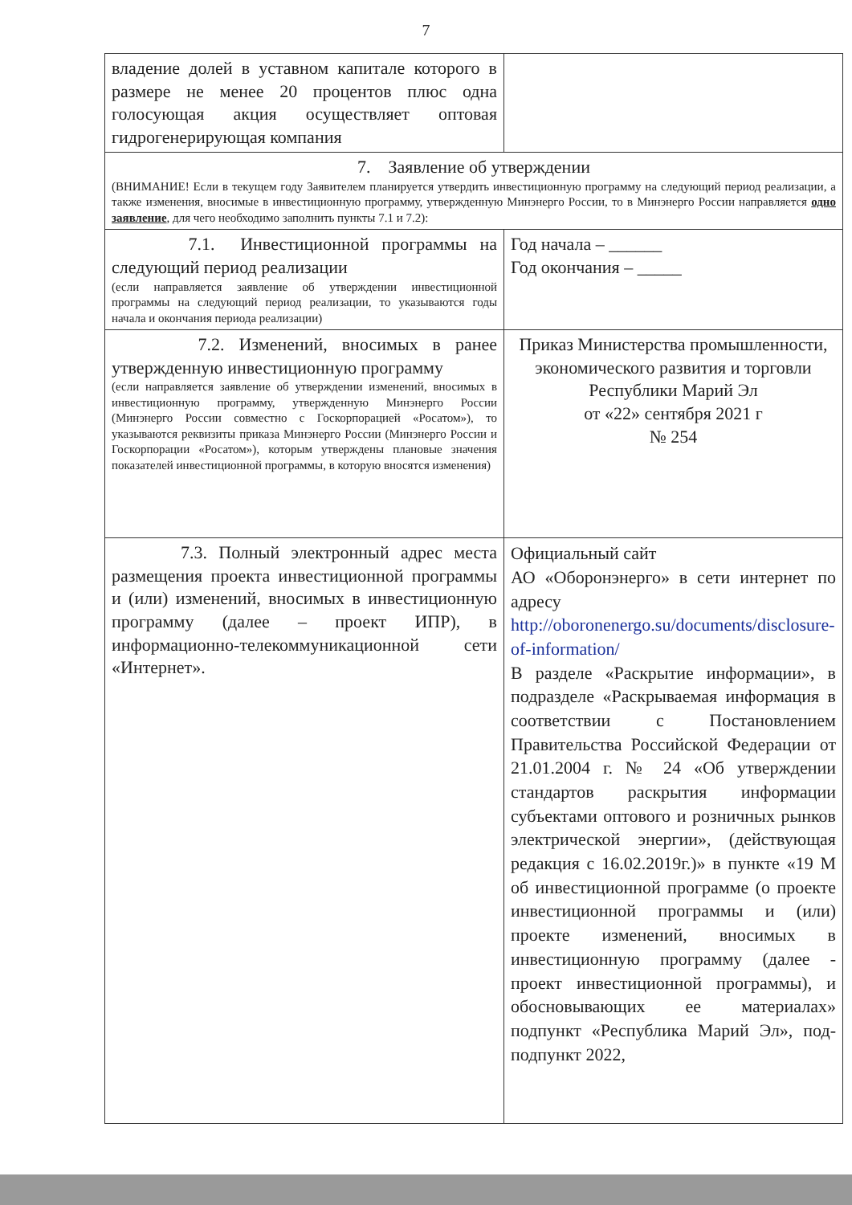7
| владение долей в уставном капитале которого в размере не менее 20 процентов плюс одна голосующая акция осуществляет оптовая гидрогенерирующая компания | |
| 7. Заявление об утверждении (ВНИМАНИЕ! Если в текущем году Заявителем планируется утвердить инвестиционную программу на следующий период реализации, а также изменения, вносимые в инвестиционную программу, утвержденную Минэнерго России, то в Минэнерго России направляется одно заявление , для чего необходимо заполнить пункты 7.1 и 7.2): | |
| 7.1. Инвестиционной программы на следующий период реализации (если направляется заявление об утверждении инвестиционной программы на следующий период реализации, то указываются годы начала и окончания периода реализации) | Год начала – ______ Год окончания – _____ |
| 7.2. Изменений, вносимых в ранее утвержденную инвестиционную программу (если направляется заявление об утверждении изменений, вносимых в инвестиционную программу, утвержденную Минэнерго России (Минэнерго России совместно с Госкорпорацией «Росатом»), то указываются реквизиты приказа Минэнерго России (Минэнерго России и Госкорпорации «Росатом»), которым утверждены плановые значения показателей инвестиционной программы, в которую вносятся изменения) | Приказ Министерства промышленности, экономического развития и торговли Республики Марий Эл от «22» сентября 2021 г № 254 |
| 7.3. Полный электронный адрес места размещения проекта инвестиционной программы и (или) изменений, вносимых в инвестиционную программу (далее – проект ИПР), в информационно-телекоммуникационной сети «Интернет». | Официальный сайт АО «Оборонэнерго» в сети интернет по адресу http://oboronenergo.su/documents/disclosure-of-information/ В разделе «Раскрытие информации», в подразделе «Раскрываемая информация в соответствии с Постановлением Правительства Российской Федерации от 21.01.2004 г. № 24 «Об утверждении стандартов раскрытия информации субъектами оптового и розничных рынков электрической энергии», (действующая редакция с 16.02.2019г.)» в пункте «19 М об инвестиционной программе (о проекте инвестиционной программы и (или) проекте изменений, вносимых в инвестиционную программу (далее - проект инвестиционной программы), и обосновывающих ее материалах» подпункт «Республика Марий Эл», под-подпункт 2022, |